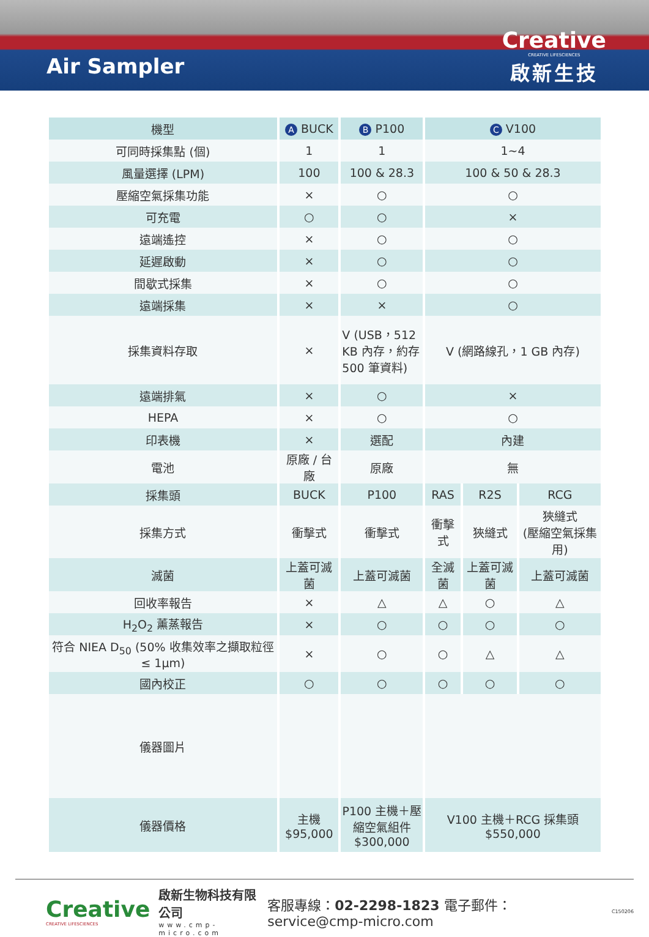Air Sampler
Creative
CREATIVE LIFESCIENCES
啟新生技
| 機型 | A BUCK | B P100 | C V100 | | |
| --- | --- | --- | --- | --- | --- |
| 可同時採集點 (個) | 1 | 1 | 1~4 | | |
| 風量選擇 (LPM) | 100 | 100 & 28.3 | 100 & 50 & 28.3 | | |
| 壓縮空氣採集功能 | × | ○ | ○ | | |
| 可充電 | ○ | ○ | × | | |
| 遠端遙控 | × | ○ | ○ | | |
| 延遲啟動 | × | ○ | ○ | | |
| 間歇式採集 | × | ○ | ○ | | |
| 遠端採集 | × | × | ○ | | |
| 採集資料存取 | × | V (USB，512 KB 內存，約存 500 筆資料) | V (網路線孔，1 GB 內存) | | |
| 遠端排氣 | × | ○ | × | | |
| HEPA | × | ○ | ○ | | |
| 印表機 | × | 選配 | 內建 | | |
| 電池 | 原廠 / 台廠 | 原廠 | 無 | | |
| 採集頭 | BUCK | P100 | RAS | R2S | RCG |
| 採集方式 | 衝擊式 | 衝擊式 | 衝擊式 | 狹縫式 | 狹縫式 (壓縮空氣採集用) |
| 滅菌 | 上蓋可滅菌 | 上蓋可滅菌 | 全滅菌 | 上蓋可滅菌 | 上蓋可滅菌 |
| 回收率報告 | × | △ | △ | ○ | △ |
| H<sub>2</sub>O<sub>2</sub> 薰蒸報告 | × | ○ | ○ | ○ | ○ |
| 符合 NIEA D<sub>50</sub> (50% 收集效率之擷取粒徑 ≤ 1μm) | × | ○ | ○ | △ | △ |
| 國內校正 | ○ | ○ | ○ | ○ | ○ |
| 儀器圖片 | | | | | |
| 儀器價格 | 主機 $95,000 | P100 主機＋壓縮空氣組件 $300,000 | V100 主機＋RCG 採集頭 $550,000 | | |
Creative
CREATIVE LIFESCIENCES
啟新生物科技有限公司
www.cmp-micro.com
客服專線：02-2298-1823 電子郵件：service@cmp-micro.com
C150206